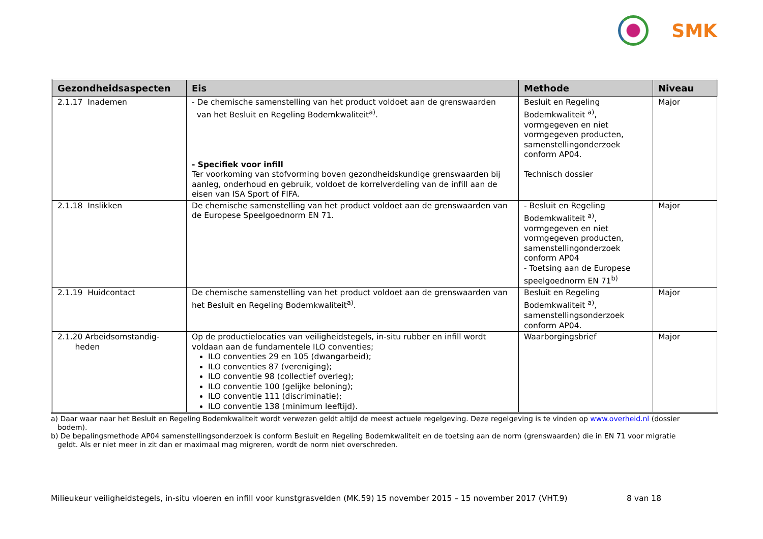SMK
| Gezondheidsaspecten | Eis | Methode | Niveau |
| --- | --- | --- | --- |
| 2.1.17 Inademen | - De chemische samenstelling van het product voldoet aan de grenswaarden van het Besluit en Regeling Bodemkwaliteit<sup>a)</sup>. - Specifiek voor infill Ter voorkoming van stofvorming boven gezondheidskundige grenswaarden bij aanleg, onderhoud en gebruik, voldoet de korrelverdeling van de infill aan de eisen van ISA Sport of FIFA. | Besluit en Regeling Bodemkwaliteit <sup>a)</sup>, vormgegeven en niet vormgegeven producten, samenstellingonderzoek conform AP04. Technisch dossier | Major |
| 2.1.18 Inslikken | De chemische samenstelling van het product voldoet aan de grenswaarden van de Europese Speelgoednorm EN 71. | - Besluit en Regeling Bodemkwaliteit <sup>a)</sup>, vormgegeven en niet vormgegeven producten, samenstellingonderzoek conform AP04 - Toetsing aan de Europese speelgoednorm EN 71<sup>b)</sup> | Major |
| 2.1.19 Huidcontact | De chemische samenstelling van het product voldoet aan de grenswaarden van het Besluit en Regeling Bodemkwaliteit<sup>a)</sup>. | Besluit en Regeling Bodemkwaliteit <sup>a)</sup>, samenstellingsonderzoek conform AP04. | Major |
| 2.1.20 Arbeidsomstandig- heden | Op de productielocaties van veiligheidstegels, in-situ rubber en infill wordt voldaan aan de fundamentele ILO conventies; ILO conventies 29 en 105 (dwangarbeid); ILO conventies 87 (vereniging); ILO conventie 98 (collectief overleg); ILO conventie 100 (gelijke beloning); ILO conventie 111 (discriminatie); ILO conventie 138 (minimum leeftijd). | Waarborgingsbrief | Major |
a) Daar waar naar het Besluit en Regeling Bodemkwaliteit wordt verwezen geldt altijd de meest actuele regelgeving. Deze regelgeving is te vinden op www.overheid.nl (dossier bodem).
b) De bepalingsmethode AP04 samenstellingsonderzoek is conform Besluit en Regeling Bodemkwaliteit en de toetsing aan de norm (grenswaarden) die in EN 71 voor migratie geldt. Als er niet meer in zit dan er maximaal mag migreren, wordt de norm niet overschreden.
Milieukeur veiligheidstegels, in-situ vloeren en infill voor kunstgrasvelden (MK.59) 15 november 2015 – 15 november 2017 (VHT.9) 8 van 18